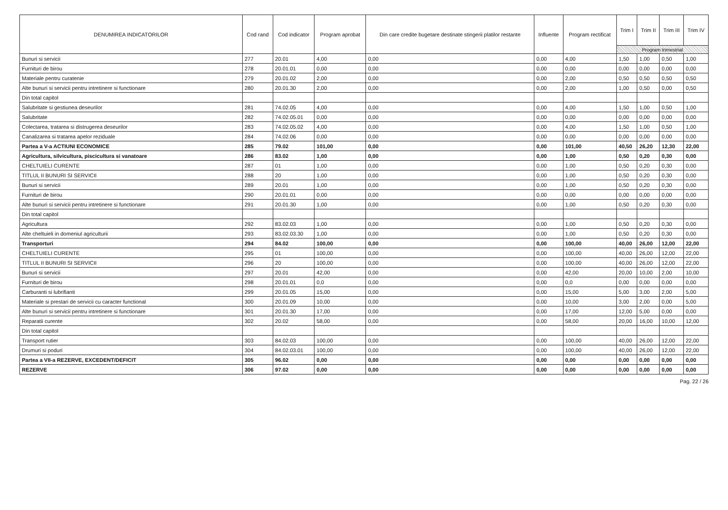| DENUMIREA INDICATORILOR | Cod rand | Cod indicator | Program aprobat | Din care credite bugetare destinate stingerii platilor restante | Influente | Program rectificat | Trim I | Trim II | Trim III | Trim IV |
| --- | --- | --- | --- | --- | --- | --- | --- | --- | --- | --- |
| | | | | | | | Program trimestrial | | | |
| Bunuri si servicii | 277 | 20.01 | 4,00 | 0,00 | 0,00 | 4,00 | 1,50 | 1,00 | 0,50 | 1,00 |
| Furnituri de birou | 278 | 20.01.01 | 0,00 | 0,00 | 0,00 | 0,00 | 0,00 | 0,00 | 0,00 | 0,00 |
| Materiale pentru curatenie | 279 | 20.01.02 | 2,00 | 0,00 | 0,00 | 2,00 | 0,50 | 0,50 | 0,50 | 0,50 |
| Alte bunuri si servicii pentru intretinere si functionare | 280 | 20.01.30 | 2,00 | 0,00 | 0,00 | 2,00 | 1,00 | 0,50 | 0,00 | 0,50 |
| Din total capitol | | | | | | | | | | |
| Salubritate si gestiunea deseurilor | 281 | 74.02.05 | 4,00 | 0,00 | 0,00 | 4,00 | 1,50 | 1,00 | 0,50 | 1,00 |
| Salubritate | 282 | 74.02.05.01 | 0,00 | 0,00 | 0,00 | 0,00 | 0,00 | 0,00 | 0,00 | 0,00 |
| Colectarea, tratarea si distrugerea deseurilor | 283 | 74.02.05.02 | 4,00 | 0,00 | 0,00 | 4,00 | 1,50 | 1,00 | 0,50 | 1,00 |
| Canalizarea si tratarea apelor reziduale | 284 | 74.02.06 | 0,00 | 0,00 | 0,00 | 0,00 | 0,00 | 0,00 | 0,00 | 0,00 |
| Partea a V-a ACTIUNI ECONOMICE | 285 | 79.02 | 101,00 | 0,00 | 0,00 | 101,00 | 40,50 | 26,20 | 12,30 | 22,00 |
| Agricultura, silvicultura, piscicultura si vanatoare | 286 | 83.02 | 1,00 | 0,00 | 0,00 | 1,00 | 0,50 | 0,20 | 0,30 | 0,00 |
| CHELTUIELI CURENTE | 287 | 01 | 1,00 | 0,00 | 0,00 | 1,00 | 0,50 | 0,20 | 0,30 | 0,00 |
| TITLUL II BUNURI SI SERVICII | 288 | 20 | 1,00 | 0,00 | 0,00 | 1,00 | 0,50 | 0,20 | 0,30 | 0,00 |
| Bunuri si servicii | 289 | 20.01 | 1,00 | 0,00 | 0,00 | 1,00 | 0,50 | 0,20 | 0,30 | 0,00 |
| Furnituri de birou | 290 | 20.01.01 | 0,00 | 0,00 | 0,00 | 0,00 | 0,00 | 0,00 | 0,00 | 0,00 |
| Alte bunuri si servicii pentru intretinere si functionare | 291 | 20.01.30 | 1,00 | 0,00 | 0,00 | 1,00 | 0,50 | 0,20 | 0,30 | 0,00 |
| Din total capitol | | | | | | | | | | |
| Agricultura | 292 | 83.02.03 | 1,00 | 0,00 | 0,00 | 1,00 | 0,50 | 0,20 | 0,30 | 0,00 |
| Alte cheltuieli in domeniul agriculturii | 293 | 83.02.03.30 | 1,00 | 0,00 | 0,00 | 1,00 | 0,50 | 0,20 | 0,30 | 0,00 |
| Transporturi | 294 | 84.02 | 100,00 | 0,00 | 0,00 | 100,00 | 40,00 | 26,00 | 12,00 | 22,00 |
| CHELTUIELI CURENTE | 295 | 01 | 100,00 | 0,00 | 0,00 | 100,00 | 40,00 | 26,00 | 12,00 | 22,00 |
| TITLUL II BUNURI SI SERVICII | 296 | 20 | 100,00 | 0,00 | 0,00 | 100,00 | 40,00 | 26,00 | 12,00 | 22,00 |
| Bunuri si servicii | 297 | 20.01 | 42,00 | 0,00 | 0,00 | 42,00 | 20,00 | 10,00 | 2,00 | 10,00 |
| Furnituri de birou | 298 | 20.01.01 | 0,0 | 0,00 | 0,00 | 0,0 | 0,00 | 0,00 | 0,00 | 0,00 |
| Carburanti si lubrifianti | 299 | 20.01.05 | 15,00 | 0,00 | 0,00 | 15,00 | 5,00 | 3,00 | 2,00 | 5,00 |
| Materiale si prestari de servicii cu caracter functional | 300 | 20.01.09 | 10,00 | 0,00 | 0,00 | 10,00 | 3,00 | 2,00 | 0,00 | 5,00 |
| Alte bunuri si servicii pentru intretinere si functionare | 301 | 20.01.30 | 17,00 | 0,00 | 0,00 | 17,00 | 12,00 | 5,00 | 0,00 | 0,00 |
| Reparatii curente | 302 | 20.02 | 58,00 | 0,00 | 0,00 | 58,00 | 20,00 | 16,00 | 10,00 | 12,00 |
| Din total capitol | | | | | | | | | | |
| Transport rutier | 303 | 84.02.03 | 100,00 | 0,00 | 0,00 | 100,00 | 40,00 | 26,00 | 12,00 | 22,00 |
| Drumuri si poduri | 304 | 84.02.03.01 | 100,00 | 0,00 | 0,00 | 100,00 | 40,00 | 26,00 | 12,00 | 22,00 |
| Partea a VII-a REZERVE, EXCEDENT/DEFICIT | 305 | 96.02 | 0,00 | 0,00 | 0,00 | 0,00 | 0,00 | 0,00 | 0,00 | 0,00 |
| REZERVE | 306 | 97.02 | 0,00 | 0,00 | 0,00 | 0,00 | 0,00 | 0,00 | 0,00 | 0,00 |
Pag. 22 / 26